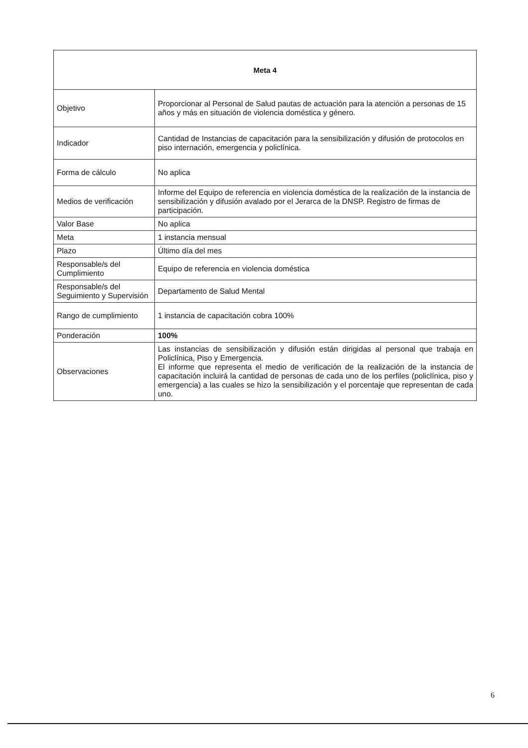| Meta 4 | |
| --- | --- |
| Objetivo | Proporcionar al Personal de Salud pautas de actuación para la atención a personas de 15 años y más en situación de violencia doméstica y género. |
| Indicador | Cantidad de Instancias de capacitación para la sensibilización y difusión de protocolos en piso internación, emergencia y policlínica. |
| Forma de cálculo | No aplica |
| Medios de verificación | Informe del Equipo de referencia en violencia doméstica de la realización de la instancia de sensibilización y difusión avalado por el Jerarca de la DNSP. Registro de firmas de participación. |
| Valor Base | No aplica |
| Meta | 1 instancia mensual |
| Plazo | Último día del mes |
| Responsable/s del Cumplimiento | Equipo de referencia en violencia doméstica |
| Responsable/s del Seguimiento y Supervisión | Departamento de Salud Mental |
| Rango de cumplimiento | 1 instancia de capacitación cobra 100% |
| Ponderación | 100% |
| Observaciones | Las instancias de sensibilización y difusión están dirigidas al personal que trabaja en Policlínica, Piso y Emergencia. El informe que representa el medio de verificación de la realización de la instancia de capacitación incluirá la cantidad de personas de cada uno de los perfiles (policlínica, piso y emergencia) a las cuales se hizo la sensibilización y el porcentaje que representan de cada uno. |
6